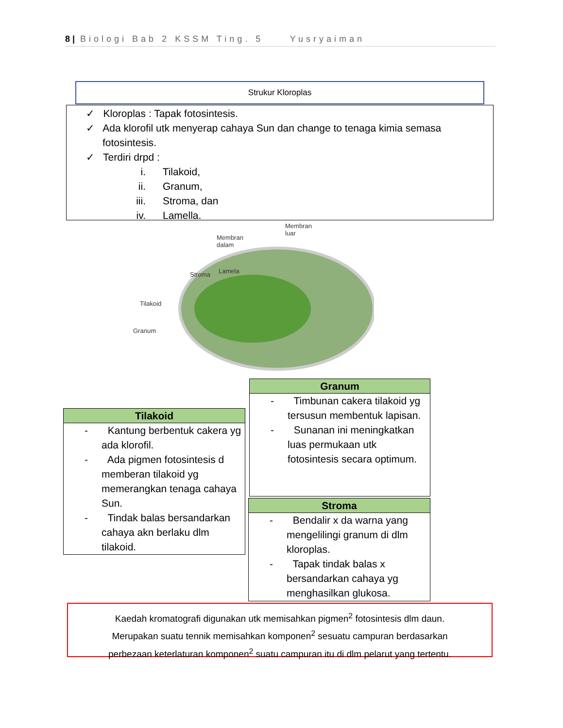8 | Biologi Bab 2 KSSM Ting. 5 Yusryaiman
Strukur Kloroplas
✓ Kloroplas : Tapak fotosintesis.
✓ Ada klorofil utk menyerap cahaya Sun dan change to tenaga kimia semasa fotosintesis.
✓ Terdiri drpd :
i. Tilakoid,
ii. Granum,
iii. Stroma, dan
iv. Lamella.
Membran
luar
Membran
dalam
Stroma Lamela
Tilakoid
Granum
Granum
- Timbunan cakera tilakoid yg tersusun membentuk lapisan.
- Sunanan ini meningkatkan luas permukaan utk fotosintesis secara optimum.
Tilakoid
- Kantung berbentuk cakera yg ada klorofil.
- Ada pigmen fotosintesis d memberan tilakoid yg memerangkan tenaga cahaya Sun.
- Tindak balas bersandarkan cahaya akn berlaku dlm tilakoid.
Stroma
- Bendalir x da warna yang mengelilingi granum di dlm kloroplas.
- Tapak tindak balas x bersandarkan cahaya yg menghasilkan glukosa.
Kaedah kromatografi digunakan utk memisahkan pigmen<sup>2</sup> fotosintesis dlm daun.
Merupakan suatu tennik memisahkan komponen<sup>2</sup> sesuatu campuran berdasarkan
perbezaan keterlaturan komponen<sup>2</sup> suatu campuran itu di dlm pelarut yang tertentu.